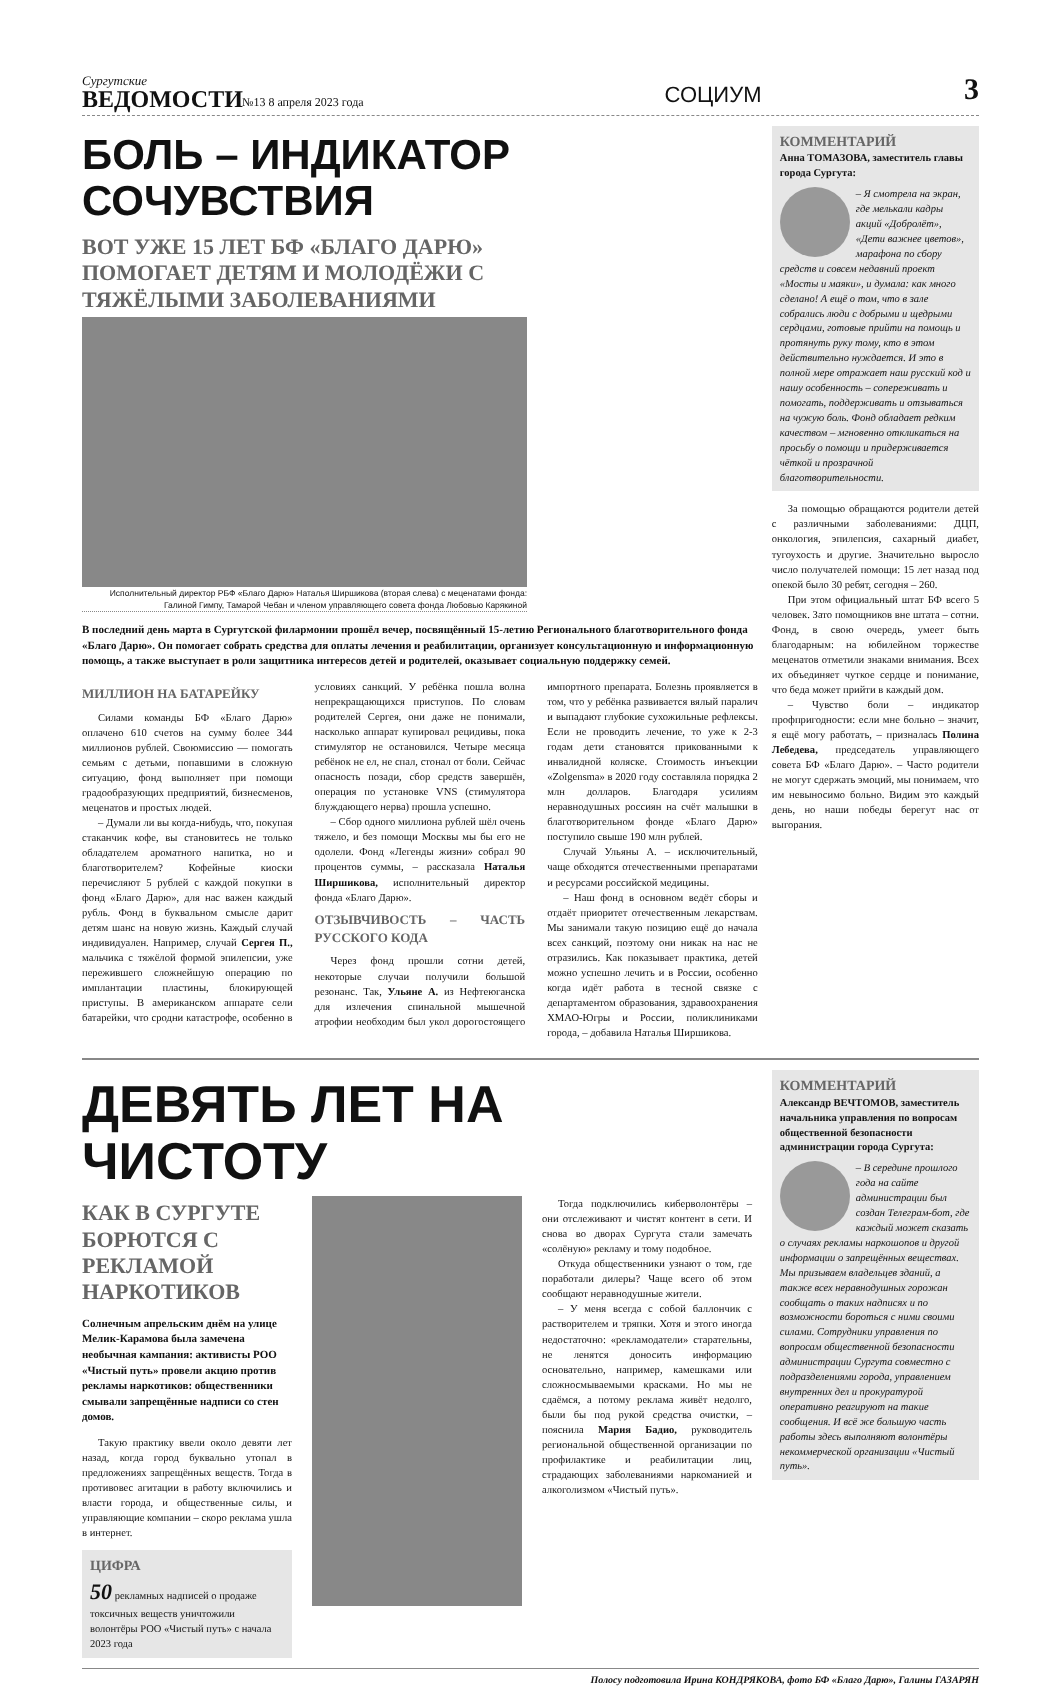Сургутские
ВЕДОМОСТИ
№13 8 апреля 2023 года
СОЦИУМ
3
БОЛЬ – ИНДИКАТОР СОЧУВСТВИЯ
ВОТ УЖЕ 15 ЛЕТ БФ «БЛАГО ДАРЮ» ПОМОГАЕТ ДЕТЯМ И МОЛОДЁЖИ С ТЯЖЁЛЫМИ ЗАБОЛЕВАНИЯМИ
Исполнительный директор РБФ «Благо Дарю» Наталья Ширшикова (вторая слева) с меценатами фонда: Галиной Гимпу, Тамарой Чебан и членом управляющего совета фонда Любовью Карякиной
В последний день марта в Сургутской филармонии прошёл вечер, посвящённый 15-летию Регионального благотворительного фонда «Благо Дарю». Он помогает собрать средства для оплаты лечения и реабилитации, организует консультационную и информационную помощь, а также выступает в роли защитника интересов детей и родителей, оказывает социальную поддержку семей.
МИЛЛИОН НА БАТАРЕЙКУ
Силами команды БФ «Благо Дарю» оплачено 610 счетов на сумму более 344 миллионов рублей. Своюмиссию — помогать семьям с детьми, попавшими в сложную ситуацию, фонд выполняет при помощи градообразующих предприятий, бизнесменов, меценатов и простых людей.
– Думали ли вы когда-нибудь, что, покупая стаканчик кофе, вы становитесь не только обладателем ароматного напитка, но и благотворителем? Кофейные киоски перечисляют 5 рублей с каждой покупки в фонд «Благо Дарю», для нас важен каждый рубль. Фонд в буквальном смысле дарит детям шанс на новую жизнь. Каждый случай индивидуален. Например, случай Сергея П., мальчика с тяжёлой формой эпилепсии, уже пережившего сложнейшую операцию по имплантации пластины, блокирующей приступы. В американском аппарате сели батарейки, что сродни катастрофе, особенно в условиях санкций. У ребёнка пошла волна непрекращающихся приступов. По словам родителей Сергея, они даже не понимали, насколько аппарат купировал рецидивы, пока стимулятор не остановился. Четыре месяца ребёнок не ел, не спал, стонал от боли. Сейчас опасность позади, сбор средств завершён, операция по установке VNS (стимулятора блуждающего нерва) прошла успешно.
– Сбор одного миллиона рублей шёл очень тяжело, и без помощи Москвы мы бы его не одолели. Фонд «Легенды жизни» собрал 90 процентов суммы, – рассказала Наталья Ширшикова, исполнительный директор фонда «Благо Дарю».
ОТЗЫВЧИВОСТЬ – ЧАСТЬ РУССКОГО КОДА
Через фонд прошли сотни детей, некоторые случаи получили большой резонанс. Так, Ульяне А. из Нефтеюганска для излечения спинальной мышечной атрофии необходим был укол дорогостоящего импортного препарата. Болезнь проявляется в том, что у ребёнка развивается вялый паралич и выпадают глубокие сухожильные рефлексы. Если не проводить лечение, то уже к 2-3 годам дети становятся прикованными к инвалидной коляске. Стоимость инъекции «Zolgensma» в 2020 году составляла порядка 2 млн долларов. Благодаря усилиям неравнодушных россиян на счёт малышки в благотворительном фонде «Благо Дарю» поступило свыше 190 млн рублей.
Случай Ульяны А. – исключительный, чаще обходятся отечественными препаратами и ресурсами российской медицины.
– Наш фонд в основном ведёт сборы и отдаёт приоритет отечественным лекарствам. Мы занимали такую позицию ещё до начала всех санкций, поэтому они никак на нас не отразились. Как показывает практика, детей можно успешно лечить и в России, особенно когда идёт работа в тесной связке с департаментом образования, здравоохранения ХМАО-Югры и России, поликлиниками города, – добавила Наталья Ширшикова.
КОММЕНТАРИЙ
Анна ТОМАЗОВА, заместитель главы города Сургута:
– Я смотрела на экран, где мелькали кадры акций «Добролёт», «Дети важнее цветов», марафона по сбору средств и совсем недавний проект «Мосты и маяки», и думала: как много сделано! А ещё о том, что в зале собрались люди с добрыми и щедрыми сердцами, готовые прийти на помощь и протянуть руку тому, кто в этом действительно нуждается. И это в полной мере отражает наш русский код и нашу особенность – сопереживать и помогать, поддерживать и отзываться на чужую боль. Фонд обладает редким качеством – мгновенно откликаться на просьбу о помощи и придерживается чёткой и прозрачной благотворительности.
За помощью обращаются родители детей с различными заболеваниями: ДЦП, онкология, эпилепсия, сахарный диабет, тугоухость и другие. Значительно выросло число получателей помощи: 15 лет назад под опекой было 30 ребят, сегодня – 260.
При этом официальный штат БФ всего 5 человек. Зато помощников вне штата – сотни. Фонд, в свою очередь, умеет быть благодарным: на юбилейном торжестве меценатов отметили знаками внимания. Всех их объединяет чуткое сердце и понимание, что беда может прийти в каждый дом.
– Чувство боли – индикатор профпригодности: если мне больно – значит, я ещё могу работать, – призналась Полина Лебедева, председатель управляющего совета БФ «Благо Дарю». – Часто родители не могут сдержать эмоций, мы понимаем, что им невыносимо больно. Видим это каждый день, но наши победы берегут нас от выгорания.
ДЕВЯТЬ ЛЕТ НА ЧИСТОТУ
КАК В СУРГУТЕ БОРЮТСЯ С РЕКЛАМОЙ НАРКОТИКОВ
Солнечным апрельским днём на улице Мелик-Карамова была замечена необычная кампания: активисты РОО «Чистый путь» провели акцию против рекламы наркотиков: общественники смывали запрещённые надписи со стен домов.
Такую практику ввели около девяти лет назад, когда город буквально утопал в предложениях запрещённых веществ. Тогда в противовес агитации в работу включились и власти города, и общественные силы, и управляющие компании – скоро реклама ушла в интернет.
ЦИФРА
50 рекламных надписей о продаже токсичных веществ уничтожили волонтёры РОО «Чистый путь» с начала 2023 года
Тогда подключились кибер­волонтёры – они отслеживают и чистят контент в сети. И снова во дворах Сургута стали замечать «солёную» рекламу и тому подобное.
Откуда общественники узнают о том, где поработали дилеры? Чаще всего об этом сообщают неравнодушные жители.
– У меня всегда с собой баллончик с растворителем и тряпки. Хотя и этого иногда недостаточно: «рекламодатели» старательны, не ленятся доносить информацию основательно, например, камешками или сложносмываемыми красками. Но мы не сдаёмся, а потому реклама живёт недолго, были бы под рукой средства очистки, – пояснила Мария Бадио, руководитель региональной общественной организации по профилактике и реабилитации лиц, страдающих заболеваниями наркоманией и алкоголизмом «Чистый путь».
КОММЕНТАРИЙ
Александр ВЕЧТОМОВ, заместитель начальника управления по вопросам общественной безопасности администрации города Сургута:
– В середине прошлого года на сайте администрации был создан Телеграм-бот, где каждый может сказать о случаях рекламы наркошопов и другой информации о запрещённых веществах. Мы призываем владельцев зданий, а также всех неравнодушных горожан сообщать о таких надписях и по возможности бороться с ними своими силами. Сотрудники управления по вопросам общественной безопасности администрации Сургута совместно с подразделениями города, управлением внутренних дел и прокуратурой оперативно реагируют на такие сообщения. И всё же большую часть работы здесь выполняют волонтёры некоммерческой организации «Чистый путь».
Полосу подготовила Ирина КОНДРЯКОВА, фото БФ «Благо Дарю», Галины ГАЗАРЯН